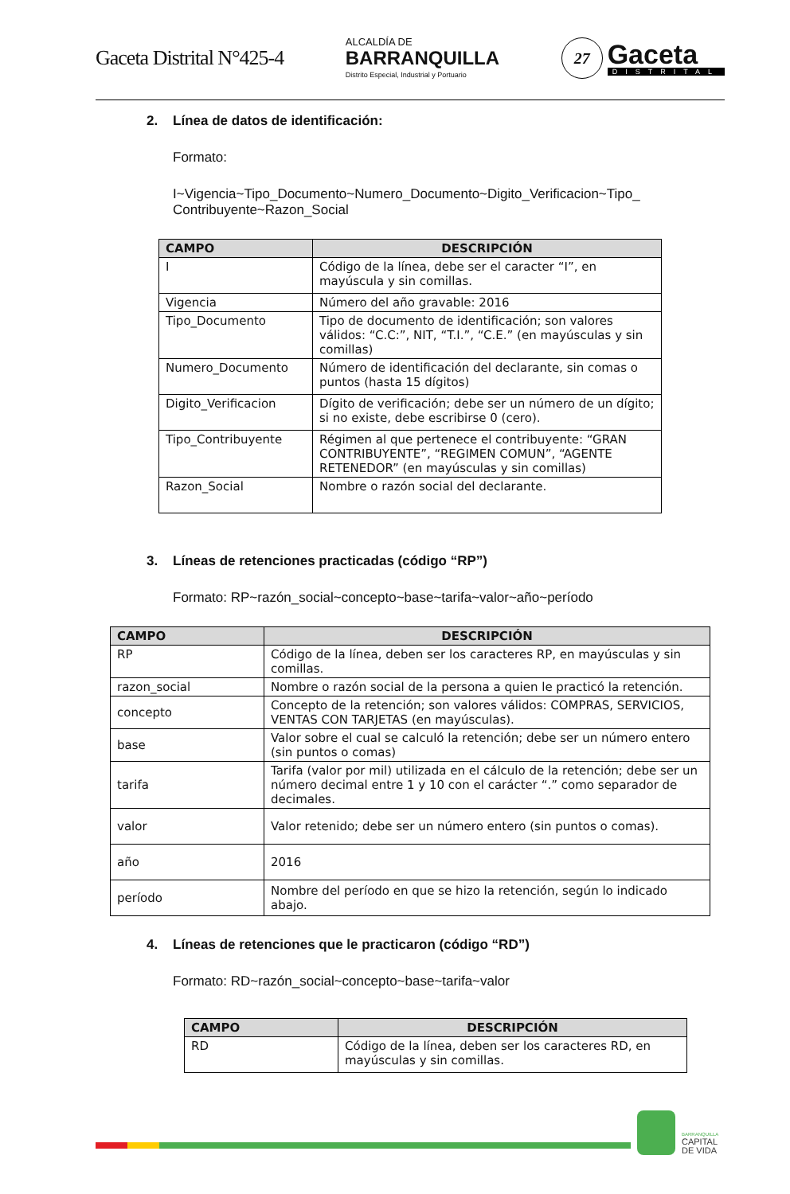Gaceta Distrital N°425-4
ALCALDÍA DE
BARRANQUILLA
Distrito Especial, Industrial y Portuario
27
Gaceta
DISTRITAL
2. Línea de datos de identificación:
Formato:
I~Vigencia~Tipo_Documento~Numero_Documento~Digito_Verificacion~Tipo_ Contribuyente~Razon_Social
| CAMPO | DESCRIPCIÓN |
| --- | --- |
| I | Código de la línea, debe ser el caracter “I”, en mayúscula y sin comillas. |
| Vigencia | Número del año gravable: 2016 |
| Tipo_Documento | Tipo de documento de identificación; son valores válidos: “C.C:”, NIT, “T.I.”, “C.E.” (en mayúsculas y sin comillas) |
| Numero_Documento | Número de identificación del declarante, sin comas o puntos (hasta 15 dígitos) |
| Digito_Verificacion | Dígito de verificación; debe ser un número de un dígito; si no existe, debe escribirse 0 (cero). |
| Tipo_Contribuyente | Régimen al que pertenece el contribuyente: “GRAN CONTRIBUYENTE”, “REGIMEN COMUN”, “AGENTE RETENEDOR” (en mayúsculas y sin comillas) |
| Razon_Social | Nombre o razón social del declarante. |
3. Líneas de retenciones practicadas (código “RP”)
Formato: RP~razón_social~concepto~base~tarifa~valor~año~período
| CAMPO | DESCRIPCIÓN |
| --- | --- |
| RP | Código de la línea, deben ser los caracteres RP, en mayúsculas y sin comillas. |
| razon_social | Nombre o razón social de la persona a quien le practicó la retención. |
| concepto | Concepto de la retención; son valores válidos: COMPRAS, SERVICIOS, VENTAS CON TARJETAS (en mayúsculas). |
| base | Valor sobre el cual se calculó la retención; debe ser un número entero (sin puntos o comas) |
| tarifa | Tarifa (valor por mil) utilizada en el cálculo de la retención; debe ser un número decimal entre 1 y 10 con el carácter “.” como separador de decimales. |
| valor | Valor retenido; debe ser un número entero (sin puntos o comas). |
| año | 2016 |
| período | Nombre del período en que se hizo la retención, según lo indicado abajo. |
4. Líneas de retenciones que le practicaron (código “RD”)
Formato: RD~razón_social~concepto~base~tarifa~valor
| CAMPO | DESCRIPCIÓN |
| --- | --- |
| RD | Código de la línea, deben ser los caracteres RD, en mayúsculas y sin comillas. |
BARRANQUILLA
CAPITAL
DE VIDA